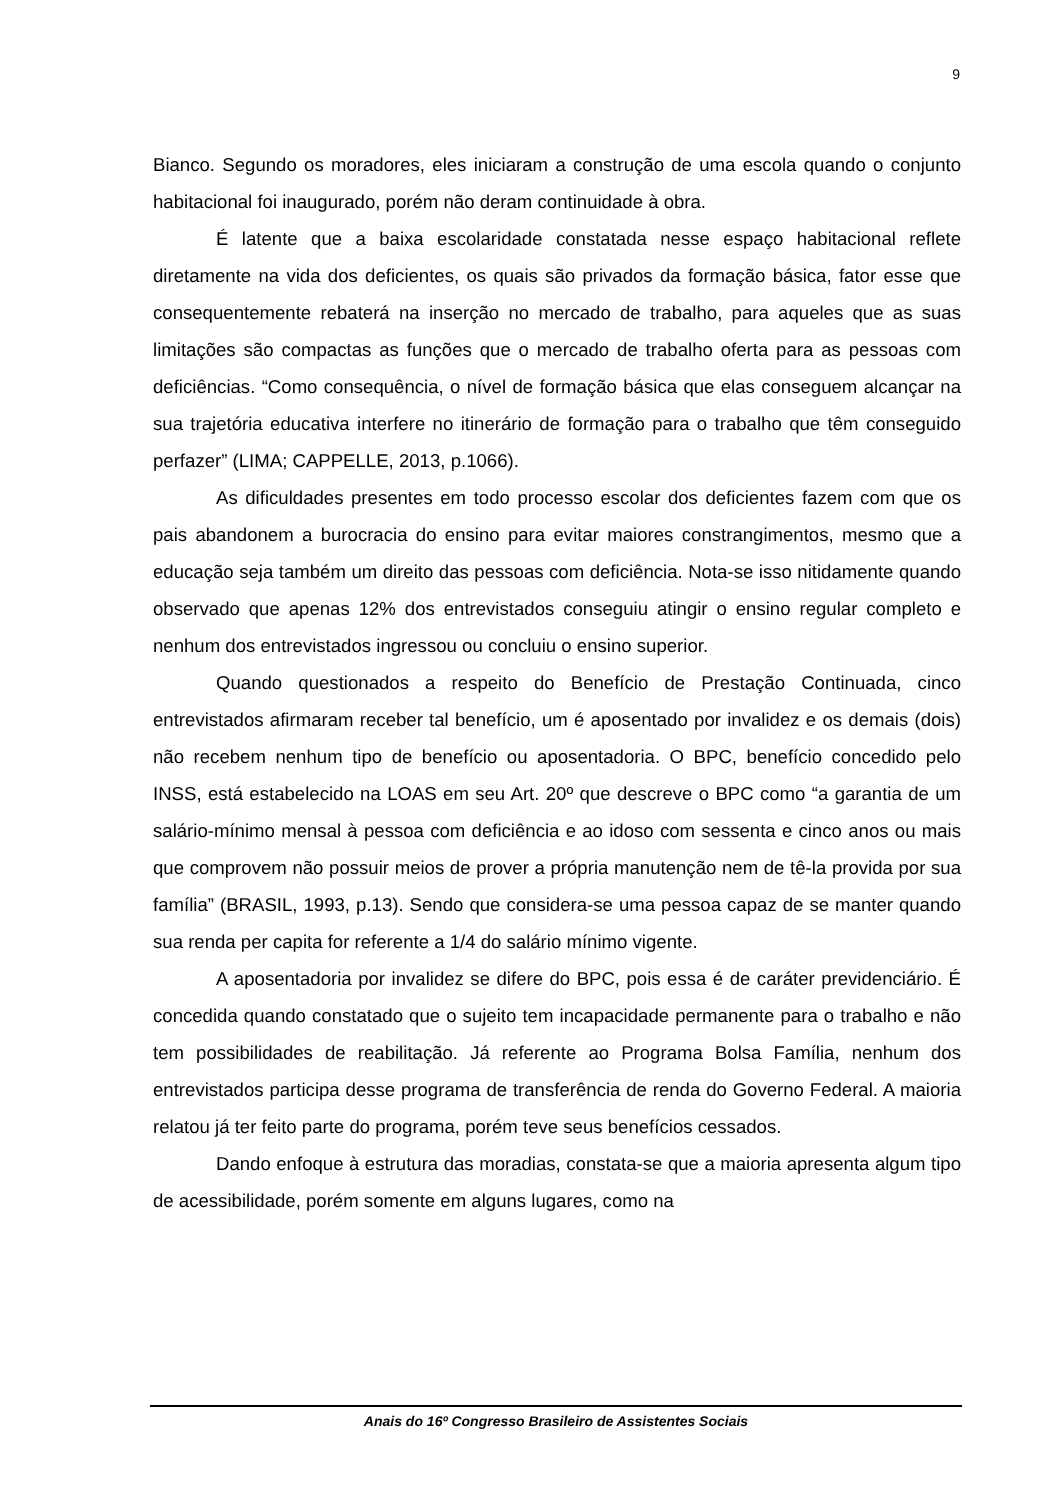9
Bianco. Segundo os moradores, eles iniciaram a construção de uma escola quando o conjunto habitacional foi inaugurado, porém não deram continuidade à obra.
É latente que a baixa escolaridade constatada nesse espaço habitacional reflete diretamente na vida dos deficientes, os quais são privados da formação básica, fator esse que consequentemente rebaterá na inserção no mercado de trabalho, para aqueles que as suas limitações são compactas as funções que o mercado de trabalho oferta para as pessoas com deficiências. “Como consequência, o nível de formação básica que elas conseguem alcançar na sua trajetória educativa interfere no itinerário de formação para o trabalho que têm conseguido perfazer” (LIMA; CAPPELLE, 2013, p.1066).
As dificuldades presentes em todo processo escolar dos deficientes fazem com que os pais abandonem a burocracia do ensino para evitar maiores constrangimentos, mesmo que a educação seja também um direito das pessoas com deficiência. Nota-se isso nitidamente quando observado que apenas 12% dos entrevistados conseguiu atingir o ensino regular completo e nenhum dos entrevistados ingressou ou concluiu o ensino superior.
Quando questionados a respeito do Benefício de Prestação Continuada, cinco entrevistados afirmaram receber tal benefício, um é aposentado por invalidez e os demais (dois) não recebem nenhum tipo de benefício ou aposentadoria. O BPC, benefício concedido pelo INSS, está estabelecido na LOAS em seu Art. 20º que descreve o BPC como “a garantia de um salário-mínimo mensal à pessoa com deficiência e ao idoso com sessenta e cinco anos ou mais que comprovem não possuir meios de prover a própria manutenção nem de tê-la provida por sua família” (BRASIL, 1993, p.13). Sendo que considera-se uma pessoa capaz de se manter quando sua renda per capita for referente a 1/4 do salário mínimo vigente.
A aposentadoria por invalidez se difere do BPC, pois essa é de caráter previdenciário. É concedida quando constatado que o sujeito tem incapacidade permanente para o trabalho e não tem possibilidades de reabilitação. Já referente ao Programa Bolsa Família, nenhum dos entrevistados participa desse programa de transferência de renda do Governo Federal. A maioria relatou já ter feito parte do programa, porém teve seus benefícios cessados.
Dando enfoque à estrutura das moradias, constata-se que a maioria apresenta algum tipo de acessibilidade, porém somente em alguns lugares, como na
Anais do 16º Congresso Brasileiro de Assistentes Sociais